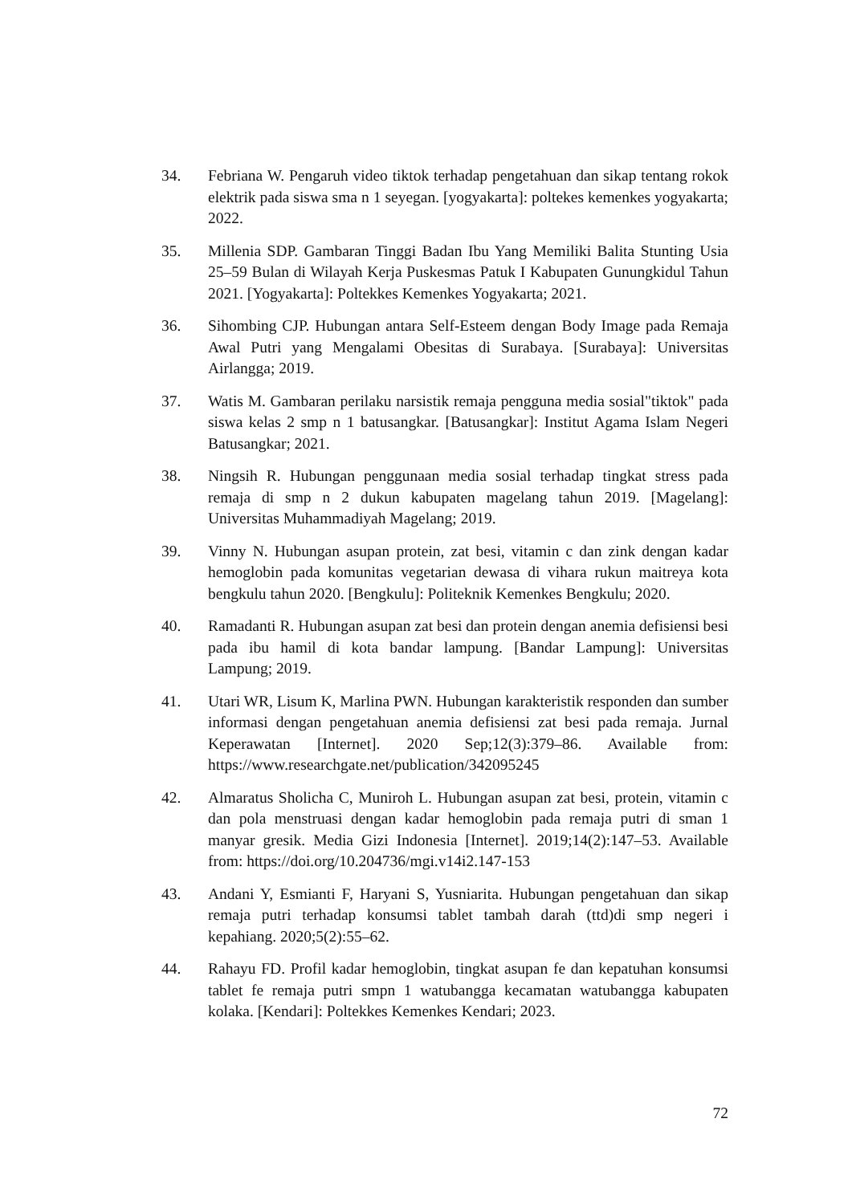34. Febriana W. Pengaruh video tiktok terhadap pengetahuan dan sikap tentang rokok elektrik pada siswa sma n 1 seyegan. [yogyakarta]: poltekes kemenkes yogyakarta; 2022.
35. Millenia SDP. Gambaran Tinggi Badan Ibu Yang Memiliki Balita Stunting Usia 25–59 Bulan di Wilayah Kerja Puskesmas Patuk I Kabupaten Gunungkidul Tahun 2021. [Yogyakarta]: Poltekkes Kemenkes Yogyakarta; 2021.
36. Sihombing CJP. Hubungan antara Self-Esteem dengan Body Image pada Remaja Awal Putri yang Mengalami Obesitas di Surabaya. [Surabaya]: Universitas Airlangga; 2019.
37. Watis M. Gambaran perilaku narsistik remaja pengguna media sosial"tiktok" pada siswa kelas 2 smp n 1 batusangkar. [Batusangkar]: Institut Agama Islam Negeri Batusangkar; 2021.
38. Ningsih R. Hubungan penggunaan media sosial terhadap tingkat stress pada remaja di smp n 2 dukun kabupaten magelang tahun 2019. [Magelang]: Universitas Muhammadiyah Magelang; 2019.
39. Vinny N. Hubungan asupan protein, zat besi, vitamin c dan zink dengan kadar hemoglobin pada komunitas vegetarian dewasa di vihara rukun maitreya kota bengkulu tahun 2020. [Bengkulu]: Politeknik Kemenkes Bengkulu; 2020.
40. Ramadanti R. Hubungan asupan zat besi dan protein dengan anemia defisiensi besi pada ibu hamil di kota bandar lampung. [Bandar Lampung]: Universitas Lampung; 2019.
41. Utari WR, Lisum K, Marlina PWN. Hubungan karakteristik responden dan sumber informasi dengan pengetahuan anemia defisiensi zat besi pada remaja. Jurnal Keperawatan [Internet]. 2020 Sep;12(3):379–86. Available from: https://www.researchgate.net/publication/342095245
42. Almaratus Sholicha C, Muniroh L. Hubungan asupan zat besi, protein, vitamin c dan pola menstruasi dengan kadar hemoglobin pada remaja putri di sman 1 manyar gresik. Media Gizi Indonesia [Internet]. 2019;14(2):147–53. Available from: https://doi.org/10.204736/mgi.v14i2.147-153
43. Andani Y, Esmianti F, Haryani S, Yusniarita. Hubungan pengetahuan dan sikap remaja putri terhadap konsumsi tablet tambah darah (ttd)di smp negeri i kepahiang. 2020;5(2):55–62.
44. Rahayu FD. Profil kadar hemoglobin, tingkat asupan fe dan kepatuhan konsumsi tablet fe remaja putri smpn 1 watubangga kecamatan watubangga kabupaten kolaka. [Kendari]: Poltekkes Kemenkes Kendari; 2023.
72